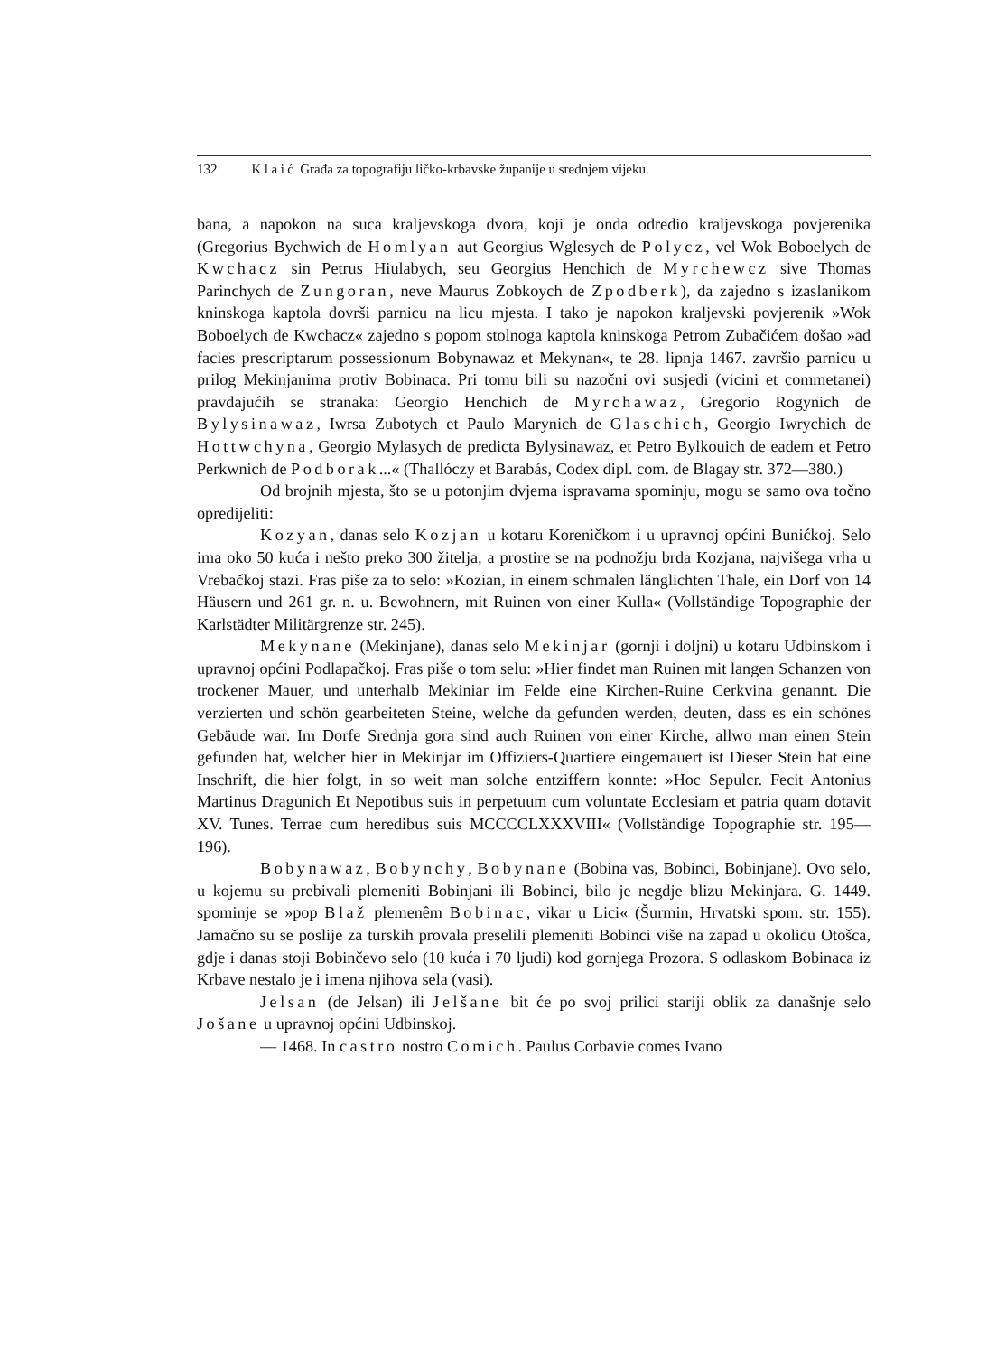132 Klaić Građa za topografiju ličko-krbavske županije u srednjem vijeku.
bana, a napokon na suca kraljevskoga dvora, koji je onda odredio kraljevskoga povjerenika (Gregorius Bychwich de Homlyan aut Georgius Wglesych de Polycz, vel Wok Boboelych de Kwchacz sin Petrus Hiulabych, seu Georgius Henchich de Myrchewcz sive Thomas Parinchych de Zungoran, neve Maurus Zobkoych de Zpodberk), da zajedno s izaslanikom kninskoga kaptola dovrši parnicu na licu mjesta. I tako je napokon kraljevski povjerenik »Wok Boboelych de Kwchacz« zajedno s popom stolnoga kaptola kninskoga Petrom Zubačićem došao »ad facies prescriptarum possessionum Bobynawaz et Mekynan«, te 28. lipnja 1467. završio parnicu u prilog Mekinjanima protiv Bobinaca. Pri tomu bili su nazočni ovi susjedi (vicini et commetanei) pravdajućih se stranaka: Georgio Henchich de Myrchawaz, Gregorio Rogynich de Bylysinawaz, Iwrsa Zubotych et Paulo Marynich de Glaschich, Georgio Iwrychich de Hottwchyna, Georgio Mylasych de predicta Bylysinawaz, et Petro Bylkouich de eadem et Petro Perkwnich de Podborak...« (Thallóczy et Barabás, Codex dipl. com. de Blagay str. 372—380.)
Od brojnih mjesta, što se u potonjim dvjema ispravama spominju, mogu se samo ova točno opredijeliti:
Kozyan, danas selo Kozjan u kotaru Koreničkom i u upravnoj općini Bunićkoj. Selo ima oko 50 kuća i nešto preko 300 žitelja, a prostire se na podnožju brda Kozjana, najvišega vrha u Vrebačkoj stazi. Fras piše za to selo: »Kozian, in einem schmalen länglichten Thale, ein Dorf von 14 Häusern und 261 gr. n. u. Bewohnern, mit Ruinen von einer Kulla« (Vollständige Topographie der Karlstädter Militärgrenze str. 245).
Mekynane (Mekinjane), danas selo Mekinjar (gornji i doljni) u kotaru Udbinskom i upravnoj općini Podlapačkoj. Fras piše o tom selu: »Hier findet man Ruinen mit langen Schanzen von trockener Mauer, und unterhalb Mekiniar im Felde eine Kirchen-Ruine Cerkvina genannt. Die verzierten und schön gearbeiteten Steine, welche da gefunden werden, deuten, dass es ein schönes Gebäude war. Im Dorfe Srednja gora sind auch Ruinen von einer Kirche, allwo man einen Stein gefunden hat, welcher hier in Mekinjar im Offiziers-Quartiere eingemauert ist Dieser Stein hat eine Inschrift, die hier folgt, in so weit man solche entziffern konnte: »Hoc Sepulcr. Fecit Antonius Martinus Dragunich Et Nepotibus suis in perpetuum cum voluntate Ecclesiam et patria quam dotavit XV. Tunes. Terrae cum heredibus suis MCCCCLXXXVIII« (Vollständige Topographie str. 195—196).
Bobynawaz, Bobynchy, Bobynane (Bobina vas, Bobinci, Bobinjane). Ovo selo, u kojemu su prebivali plemeniti Bobinjani ili Bobinci, bilo je negdje blizu Mekinjara. G. 1449. spominje se »pop Blaž plemenêm Bobinac, vikar u Lici« (Šurmin, Hrvatski spom. str. 155). Jamačno su se poslije za turskih provala preselili plemeniti Bobinci više na zapad u okolicu Otošca, gdje i danas stoji Bobinčevo selo (10 kuća i 70 ljudi) kod gornjega Prozora. S odlaskom Bobinaca iz Krbave nestalo je i imena njihova sela (vasi).
Jelsan (de Jelsan) ili Jelšane bit će po svoj prilici stariji oblik za današnje selo Jošane u upravnoj općini Udbinskoj.
— 1468. In castro nostro Comich. Paulus Corbavie comes Ivano